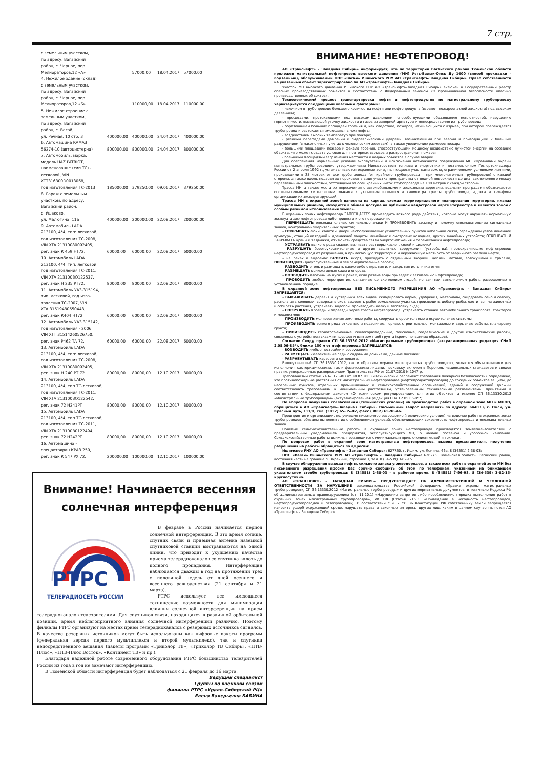7 стр.
| с земельным участком, по адресу: Вагайский район, с. Черное, пер. Мелиораторов,12 «А» | | 57000,00 | 18.04.2017 | 57000,00 |
| 4. Нежилое здание (склад) с земельным участком, по адресу: Вагайский район, с. Черное, пер. Мелиораторов,12 «Б» | | 110000,00 | 18.04.2017 | 110000,00 |
| 5. Нежилое строение с земельным участком, по адресу: Вагайский район, с. Вагай, ул. Речная, 10 стр. 3 | 400000,00 | 400000,00 | 24.04.2017 | 400000,00 |
| 6. Автомашина КАМАЗ 56274-10 (автоцистерна) | 800000,00 | 800000,00 | 24.04.2017 | 800000,00 |
| 7. Автомобиль: марка, модель UAZ PATRIOT, наименование (тип ТС) - легковой, VIN XTT316300D0013068, год изготовления ТС-2013 | 185000,00 | 379250,00 | 09.06.2017 | 379250,00 |
| 8. Гараж с земельным участком, по адресу: Вагайский район, с. Ушаково, ул. Малюгина, 11а | 400000,00 | 200000,00 | 22.08.2017 | 200000,00 |
| 9. Автомобиль LADA 213100, 4*4, тип: легковой, год изготовления ТС-2008, VIN XTA 21310080092405, рег. знак К 459 НТ72. | 60000,00 | 60000,00 | 22.08.2017 | 60000,00 |
| 10. Автомобиль LADA 213100, 4*4, тип: легковой, год изготовления ТС-2011, VIN XTA 213100BO122537, рег. знак Н 235 РТ72. | 80000,00 | 80000,00 | 22.08.2017 | 80000,00 |
| 11. Автомобиль УАЗ-315194, тип: легковой, год изго- товления ТС-2007, VIN XTA 31519480550448, рег. знак К404 НТ72. | 60000,00 | 60000,00 | 22.08.2017 | 60000,00 |
| 12. Автомобиль УАЗ 315142, год изготовления - 2006, VIN XTT 31514260526750, рег. знак Р462 ТА 72. | 60000,00 | 60000,00 | 22.08.2017 | 60000,00 |
| 13. Автомобиль LADA 213100, 4*4, тип: легковой, год изготовления ТС-2008, VIN XTA 21310080092405, рег. знак Н 240 РТ 72. | 80000,00 | 80000,00 | 12.10.2017 | 80000,00 |
| 14. Автомобиль LADA 213100, 4*4, тип ТС-легковой, год изготовления ТС-2011, VIN XTA 213100BO122542, рег. знак 72 Н241РТ | 80000,00 | 80000,00 | 12.10.2017 | 80000,00 |
| 15. Автомобиль LADA 213100, 4*4, тип ТС-легковой, год изготовления ТС-2011, VIN XTA 213100B0122494, рег. знак 72 Н242РТ | 80000,00 | 80000,00 | 12.10.2017 | 80000,00 |
| 16. Автомашина – спецавтокран КРАЗ 250, рег. знак К 547 РХ 72. | 200000,00 | 100000,00 | 12.10.2017 | 100000,00 |
Внимание! Начинается весенняя
солнечная интерференция
РТРС
ТЕЛЕРАДИОСЕТЬ РОССИИ
В феврале в России начинается период солнечной интерференции. В это время солнце, спутник связи и приемная антенна наземной спутниковой станции выстраиваются на одной линии, что приводит к ухудшению качества приема телерадиоканалов со спутника вплоть до полного пропадания. Интерференция наблюдается дважды в год на протяжении трех с половиной недель от дней осеннего и весеннего равноденствия (21 сентября и 21 марта).
РТРС использует все имеющиеся технические возможности для минимизации влияния солнечной интерференции на прием телерадиоканалов телезрителями. Для спутников связи, находящихся в различной орбитальной позиции, время неблагоприятного влияния солнечной интерференции различно. Поэтому филиалы РТРС организуют на местах прием телерадиоканалов с резервных источников сигналов. В качестве резервных источников могут быть использованы как цифровые пакеты программ (федеральная версия первого мультиплекса и второй мультиплекс), так и спутники непосредственного вещания (пакеты программ «Триколор ТВ», «Триколор ТВ Сибирь», «НТВ-Плюс», «НТВ-Плюс Восток», «Континент ТВ» и пр.).
Благодаря надежной работе современного оборудования РТРС большинство телезрителей России из года в год не замечают интерференцию.
В Тюменской области интерференция будет наблюдаться с 21 февраля до 16 марта.
Ведущий специалист
Группы по внешним связям
филиала РТРС «Урало-Сибирский РЦ»
Елена Валерьевна БАБИНА
ВНИМАНИЕ! НЕФТЕПРОВОД!
АО «Транснефть – Западная Сибирь» информирует, что по территории Вагайского района Тюменской области проложен магистральный нефтепровод высокого давления (МН) Усть-Балык-Омск Ду 1000 (способ прокладки – подземный), обслуживаемый НПС «Вагай» Ишимского РНУ АО «Транснефть-Западная Сибирь». Право собственности на указанный объект зарегистрировано за АО «Транснефть-Западная Сибирь».
Участок МН высокого давления Ишимского РНУ АО «Транснефть-Западная Сибирь» включен в Государственный реестр опасных производственных объектов в соответствии с Федеральным законом «О промышленной безопасности опасных производственных объектов».
Технологический процесс транспортировки нефти и нефтепродуктов по магистральному трубопроводу характеризуется следующими опасными факторами:
- наличием в трубопроводе большого количества нефти или нефтепродукта (взрыво-, пожароопасной жидкости) под высоким давлением;
- процессами, протекающими под высоким давлением, способствующими образованию неплотностей, нарушению герметичности, вызывающей утечку жидкости и газов из запорной арматуры и непосредственно из трубопровода;
- образованием больших площадей горения и, как следствие, пожаров, начинающихся с взрыва, при котором повреждается трубопровод и растекается имеющаяся в нем нефть;
- воздействием высоких температур при пожаре;
- резкими перепадами давлений и гидравлическими ударами, возникающими при аварии и приводящими к большим разрушениям (в населенных пунктах к человеческим жертвам), а также увеличению размеров пожара;
- большими площадями пожара и факела горения, способствующими мощному воздействию лучистой энергии на соседние объекты, что может создать условия для повторных взрывов и распространения пожара;
- большими площадями загрязнения местности и водных объектов в случае аварии.
Для обеспечения нормальных условий эксплуатации и исключения возможности повреждения МН «Правилами охраны магистральных трубопроводов», утвержденными Министерством топлива и энергетики и постановлением Госгортехнадзора России от 2 апреля 1992 г., устанавливаются охранные зоны, являющиеся участками земли, ограниченными условными линиями, проходящими в 25 метрах от оси трубопровода (от крайнего трубопровода – при многониточном трубопроводе) с каждой стороны, а также вдоль подводных переходов в виде участка пространства от водной поверхности до дна, заключенного между параллельными плоскостями, отстоящими от осей крайних ниток трубопровода на 100 метров с каждой стороны.
Трасса МН, а также места их пересечения с автомобильными и железными дорогами, водными преградами обозначаются опознавательными сигнальными знаками с указанием названия и километра трассы трубопровода, адреса и телефона организации их эксплуатирующей.
Трасса МН с охранной зоной нанесена на картах, схемах территориального планирования территории, планах муниципальных районов, находится в общем доступе на публичной кадастровой карте Росреестра и является зоной с особым режимом использования земель.
В охранных зонах нефтепровода ЗАПРЕЩАЕТСЯ производить всякого рода действия, которые могут нарушать нормальную эксплуатацию нефтепровода либо привести к его повреждению:
– ПЕРЕМЕЩАТЬ опознавательные сигнальные знаки И ПРОИЗВОДИТЬ засыпку и поломку опознавательных сигнальных знаков, контрольно-измерительных пунктов;
– ОТКРЫВАТЬ люки, калитки, двери необслуживаемых усилительных пунктов кабельной связи, ограждений узлов линейной арматуры, станций катодной и дренажной защиты, линейных и смотровых колодцев, других линейных устройств; ОТКРЫВАТЬ И ЗАКРЫВАТЬ краны и задвижки, отключать средства связи энергоснабжения и телемеханики нефтепровода;
– УСТРАИВАТЬ всякого рода свалки, выливать растворы кислот, солей и щелочей;
– РАЗРУШАТЬ берегоукрепительные и другие защитные сооружения (устройства), предохраняющие нефтепровод/нефтепродуктопровод от разрушения, а прилегающую территорию и окружающую местность от аварийного разлива нефти;
– на реках и водоемах БРОСАТЬ якоря, проходить с отданными якорями, цепями, лотами, волокушами и тралами, ПРОИЗВОДИТЬ дноуглубительные и землечерпательные работы;
– РАЗВОДИТЬ огонь и размещать какие-либо открытые или закрытые источники огня;
– РАЗМЕЩАТЬ коллективные сады и огороды;
– ВОЗВОДИТЬ плотины на лугах и реках, если разлив воды приведет к затоплению нефтепровода;
– ПРОВОДИТЬ любые мероприятия, связанные со скоплением людей, не занятых выполнением работ, разрешенных в установленном порядке.
В охранной зоне нефтепровода БЕЗ ПИСЬМЕННОГО РАЗРЕШЕНИЯ АО «Транснефть – Западная Сибирь» ЗАПРЕЩАЕТСЯ:
– ВЫСАЖИВАТЬ деревья и кустарники всех видов, складировать корма, удобрения, материалы, скирдовать сено и солому, располагать коновязи, содержать скот, выделять рыбопромысловые участки, производить добычу рыбы, охотиться на животных и собирать растения, устраивать водопои, производить колку и заготовку льда;
– СООРУЖАТЬ проезды и переезды через трассы нефтепровода, устраивать стоянки автомобильного транспорта, тракторов и механизмов;
– ПРОИЗВОДИТЬ мелиоративные земляные работы, сооружать оросительные и осушительные системы;
– ПРОИЗВОДИТЬ всякого рода открытые и подземные, горные, строительные, монтажные и взрывные работы, планировку грунта;
– ПРОИЗВОДИТЬ геологосъемочные, геологоразведочные, поисковые, геодезические и другие изыскательские работы, связанные с устройством скважин, шурфов и взятием проб грунта (кроме почвенных образцов).
Согласно Своду правил СП 36.13330.2012 «Магистральные трубопроводы» (актуализированная редакция СНиП 2.05.06-85*), ближе 150 м от нефтепровода ЗАПРЕЩАЕТСЯ:
- ВОЗВОДИТЬ любые постройки и сооружения;
- РАЗМЕЩАТЬ коллективные сады с садовыми домиками, дачные поселки;
- РАЗРАБАТЫВАТЬ карьеры и котлованы.
Вышеуказанный СП 36.13330.2012, как и «Правила охраны магистральных трубопроводов», являются обязательными для исполнения как юридическими, так и физическими лицами, поскольку включен в Перечень национальных стандартов и сводов правил, утвержденных распоряжением Правительства РФ от 21.07.2010 N 1047-р.
Требованиями статьи 74 № 123-ФЗ от 28.07.2008 «Технический регламент требования пожарной безопасности» определено, что противопожарные расстояния от магистральных нефтепроводов (нефтепродуктопроводов) до соседних объектов защиты, до населенных пунктов, отдельных промышленных и сельскохозяйственных организаций, зданий и сооружений должны соответствовать требованиям к минимальным расстояниям, установленным техническими регламентами, принятыми в соответствии с Федеральным законом «О техническом регулировании», для этих объектов, а именно СП 36.13330.2012 «Магистральные трубопроводы» (актуализированная редакция СНиП 2.05.06-85*).
По вопросам получения согласований (технических условий) на производство работ в охранной зоне МН и МНПП, обращаться в АО «Транснефть-Западная Сибирь». Письменный запрос направлять по адресу: 644033, г. Омск, ул. Красный путь, 111/1, тел. (3812) 65-35–02, факс (3812) 65-98-46.
Предприятия и организации, получившие письменное разрешение (технические условия) на ведение работ в охранных зонах трубопроводов, обязаны выполнять их с соблюдением условий, обеспечивающих сохранность нефтепровода и опознавательных знаков.
Полевые сельскохозяйственные работы в охранных зонах нефтепровода производятся землепользователями с предварительным уведомлением предприятия, эксплуатирующего МН, о начале посевной и уборочной кампании. Сельскохозяйственные работы должны производится с минимальным привлечением людей и техники.
По вопросам работ в охранной зоне магистральных нефтепроводов, вызова представителя, получения разрешения на работы обращаться по адресам:
Ишимское РНУ АО «Транснефть – Западная Сибирь»: 627750, г. Ишим, ул. Ленина, 66а, 8 (34551) 2-38-03;
НПС «Вагай» Ишимского РНУ АО «Транснефть – Западная Сибирь»: 626275, Тюменская область, Вагайский район, восточная часть на границе п. Заречный, строение 1, тел. 8 (34-539) 3-82-15
В случае обнаружения выхода нефти, сильного запаха углеводородов, а также всех работ в охранной зоне МН без письменного разрешения просим Вас срочно сообщить об этом по телефонам, указанным на ближайшем указательном столбе трубопровода: 8 (34551) 2-38-03 – в рабочее время, 8 (34551) 7-96–98, 8 (34-539) 3-82-15- круглосуточно.
АО «ТРАНСНЕФТЬ – ЗАПАДНАЯ СИБИРЬ» ПРЕДУПРЕЖДАЕТ ОБ АДМИНИСТРАТИВНОЙ И УГОЛОВНОЙ ОТВЕТСТВЕННОСТИ ЗА НАРУШЕНИЕ законодательства Российской Федерации, «Правил охраны магистральных трубопроводов», СП 36.13330.2012 «Магистральные трубопроводы» и других нормативных документов, в том числе Кодекса РФ об административных правонарушениях (ст. 11.20.1) «Нарушение запретов либо несоблюдение порядка выполнения работ в охранных зонах магистральных трубопроводов», УК РФ (Статья 215.3. «Приведение в негодность нефтепроводов, нефтепродуктопроводов и газопроводов»). В соответствии с ч. 2 ст. 36 Конституции РФ собственнику земли запрещается наносить ущерб окружающей среде, нарушать права и законные интересы других лиц, каким в данном случае является АО «Транснефть – Западная Сибирь».